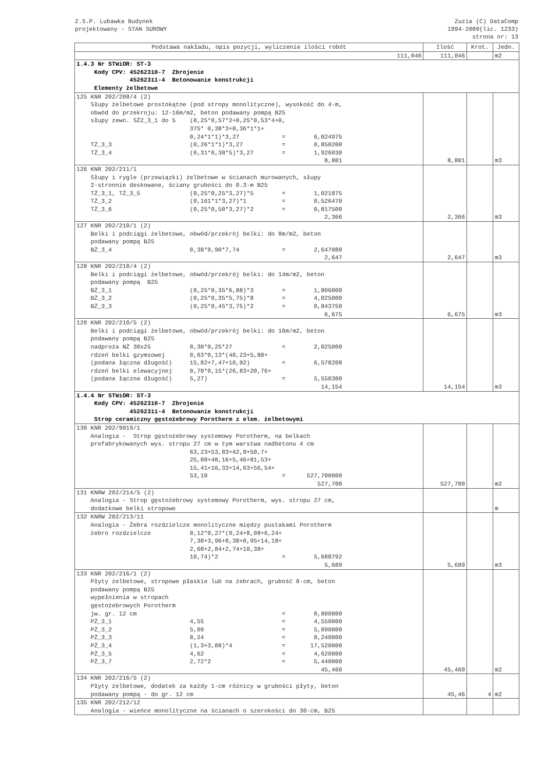Z.S.P. Lubawka Budynek
projektowany - STAN SUROWY
Zuzia (C) DataComp
1994-2009(lic. 1233)
strona nr: 13
| Podstawa nakładu, opis pozycji, wyliczenie ilości robót | Ilość | Krot. | Jedn. |
| --- | --- | --- | --- |
| 111,046 | 111,046 | | m2 |
| 1.4.3 Nr STWiOR: ST-3 Kody CPV: 45262310-7 Zbrojenie 45262311-4 Betonowanie konstrukcji Elementy żelbetowe | | | |
| 125 KNR 202/208/4 (2) Słupy żelbetowe prostokątne (pod stropy monolityczne), wysokość do 4·m, obwód do przekroju: 12-16m/m2, beton podawany pompą B25 słupy zewn. SŻZ_3_1 do 5 (0,25*0,57*2+0,25*0,53*4+0, 375* 0,38*3+0,36*1*1+ 0,24*1*1)*3,27 = 6,024975 TŻ_3_3 (0,26*1*1)*3,27 = 0,850200 TŻ_3_4 (0,31*0,38*5)*3,27 = 1,926030 8,801 | 8,801 | | m3 |
| 126 KNR 202/211/1 Słupy i rygle (przewiązki) żelbetowe w ścianach murowanych, słupy 2-stronnie deskowane, ściany grubości do 0.3·m B25 TŻ_3_1, TŻ_3_5 (0,25*0,25*3,27)*5 = 1,021875 TŻ_3_2 (0,161*1*3,27)*1 = 0,526470 TŻ_3_6 (0,25*0,50*3,27)*2 = 0,817500 2,366 | 2,366 | | m3 |
| 127 KNR 202/210/1 (2) Belki i podciągi żelbetowe, obwód/przekrój belki: do 8m/m2, beton podawany pompą B25 BŻ_3_4 0,38*0,90*7,74 = 2,647080 2,647 | 2,647 | | m3 |
| 128 KNR 202/210/4 (2) Belki i podciągi żelbetowe, obwód/przekrój belki: do 14m/m2, beton podawany pompą B25 BŻ_3_1 (0,25*0,35*6,88)*3 = 1,806000 BŻ_3_2 (0,25*0,35*5,75)*8 = 4,025000 BŻ_3_3 (0,25*0,45*3,75)*2 = 0,843750 6,675 | 6,675 | | m3 |
| 129 KNR 202/210/5 (2) Belki i podciągi żelbetowe, obwód/przekrój belki: do 16m/m2, beton podawany pompą B25 nadproża NŻ 30x25 0,30*0,25*27 = 2,025000 rdzeń belki gzymsowej 0,63*0,13*(40,23+5,88+ (podana łączna długość) 15,82+7,47+10,92) = 6,578208 rdzeń belki elewacyjnej 0,70*0,15*(26,83+20,76+ (podana łączna długość) 5,27) = 5,550300 14,154 | 14,154 | | m3 |
| 1.4.4 Nr STWiOR: ST-3 Kody CPV: 45262310-7 Zbrojenie 45262311-4 Betonowanie konstrukcji Strop ceramiczny gęstożebrowy Porotherm z elem. żelbetowymi | | | |
| 130 KNR 202/9919/1 Analogia - Strop gęstożebrowy systemowy Porotherm, na belkach prefabrykowanych wys. stropu 27 cm w tym warstwa nadbetonu 4 cm 63,23+53,83+42,9+50,7+ 25,88+48,16+5,46+81,53+ 15,41+16,33+14,63+56,54+ 53,10 = 527,700000 527,700 | 527,700 | | m2 |
| 131 KNRW 202/214/5 (2) Analogia - Strop gęstożebrowy systemowy Porotherm, wys. stropu 27 cm, dodatkowe belki stropowe | | | m |
| 132 KNRW 202/213/11 Analogia - Żebra rozdzielcze monolityczne między pustakami Porotherm żebro rozdzielcze 0,12*0,27*(9,24+8,08+6,24+ 7,38+3,96+8,38+0,95+14,18+ 2,68+2,84+2,74+10,38+ 10,74)*2 = 5,688792 5,689 | 5,689 | | m3 |
| 133 KNR 202/216/1 (2) Płyty żelbetowe, stropowe płaskie lub na żebrach, grubość 8·cm, beton podawany pompą B25 wypełnienia w stropach gęstożebrowych Porotherm jw. gr. 12 cm = 0,000000 PŻ_3_1 4,55 = 4,550000 PŻ_3_2 5,09 = 5,090000 PŻ_3_3 8,24 = 8,240000 PŻ_3_4 (1,3+3,08)*4 = 17,520000 PŻ_3_5 4,62 = 4,620000 PŻ_3_7 2,72*2 = 5,440000 45,460 | 45,460 | | m2 |
| 134 KNR 202/216/5 (2) Płyty żelbetowe, dodatek za każdy 1·cm różnicy w grubości płyty, beton podawany pompą - do gr. 12 cm | 45,46 | 4 | m2 |
| 135 KNR 202/212/12 Analogia - wieńce monolityczne na ścianach o szerokości do 30·cm, B25 | | | |